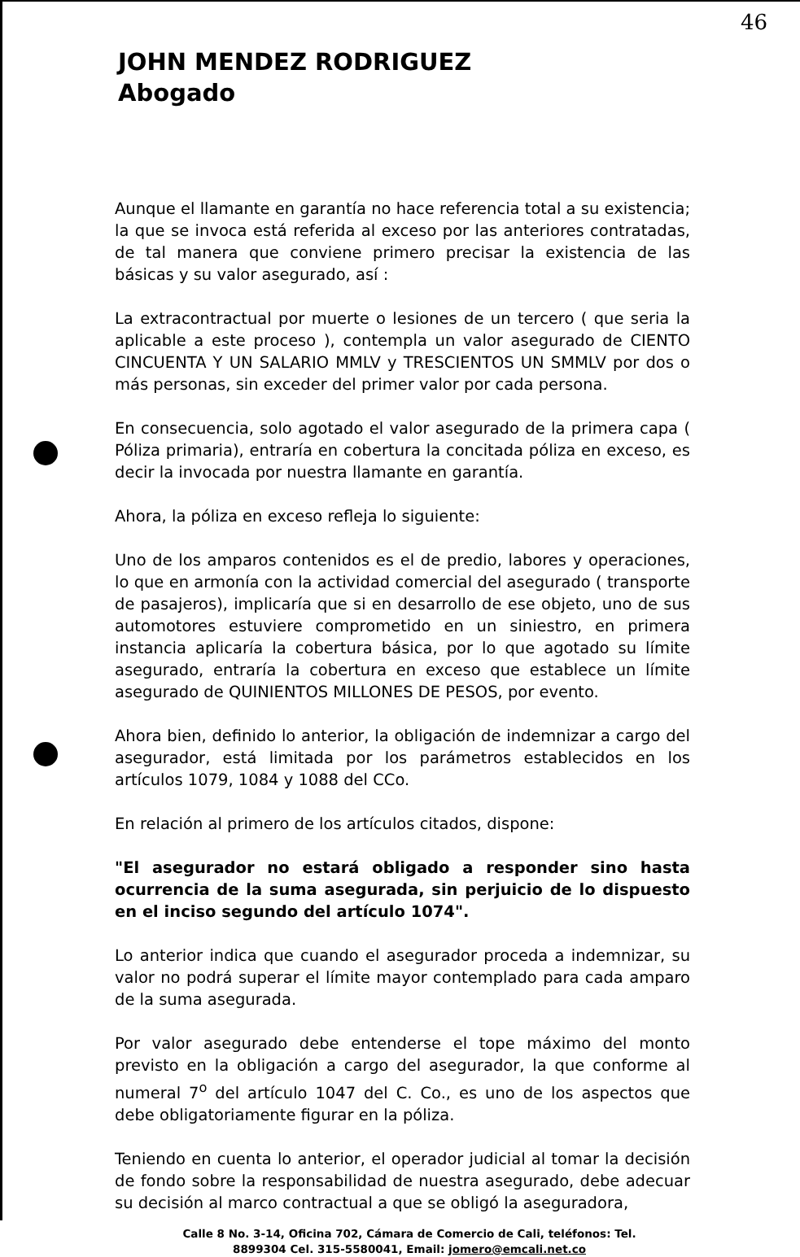46
JOHN MENDEZ RODRIGUEZ
Abogado
Aunque el llamante en garantía no hace referencia total a su existencia; la que se invoca está referida al exceso por las anteriores contratadas, de tal manera que conviene primero precisar la existencia de las básicas y su valor asegurado, así :
La extracontractual por muerte o lesiones de un tercero ( que seria la aplicable a este proceso ), contempla un valor asegurado de CIENTO CINCUENTA Y UN SALARIO MMLV y TRESCIENTOS UN SMMLV por dos o más personas, sin exceder del primer valor por cada persona.
En consecuencia, solo agotado el valor asegurado de la primera capa ( Póliza primaria), entraría en cobertura la concitada póliza en exceso, es decir la invocada por nuestra llamante en garantía.
Ahora, la póliza en exceso refleja lo siguiente:
Uno de los amparos contenidos es el de predio, labores y operaciones, lo que en armonía con la actividad comercial del asegurado ( transporte de pasajeros), implicaría que si en desarrollo de ese objeto, uno de sus automotores estuviere comprometido en un siniestro, en primera instancia aplicaría la cobertura básica, por lo que agotado su límite asegurado, entraría la cobertura en exceso que establece un límite asegurado de QUINIENTOS MILLONES DE PESOS, por evento.
Ahora bien, definido lo anterior, la obligación de indemnizar a cargo del asegurador, está limitada por los parámetros establecidos en los artículos 1079, 1084 y 1088 del CCo.
En relación al primero de los artículos citados, dispone:
"El asegurador no estará obligado a responder sino hasta ocurrencia de la suma asegurada, sin perjuicio de lo dispuesto en el inciso segundo del artículo 1074".
Lo anterior indica que cuando el asegurador proceda a indemnizar, su valor no podrá superar el límite mayor contemplado para cada amparo de la suma asegurada.
Por valor asegurado debe entenderse el tope máximo del monto previsto en la obligación a cargo del asegurador, la que conforme al numeral 7<sup>o</sup> del artículo 1047 del C. Co., es uno de los aspectos que debe obligatoriamente figurar en la póliza.
Teniendo en cuenta lo anterior, el operador judicial al tomar la decisión de fondo sobre la responsabilidad de nuestra asegurado, debe adecuar su decisión al marco contractual a que se obligó la aseguradora,
Calle 8 No. 3-14, Oficina 702, Cámara de Comercio de Cali, teléfonos: Tel.
8899304 Cel. 315-5580041, Email: jomero@emcali.net.co